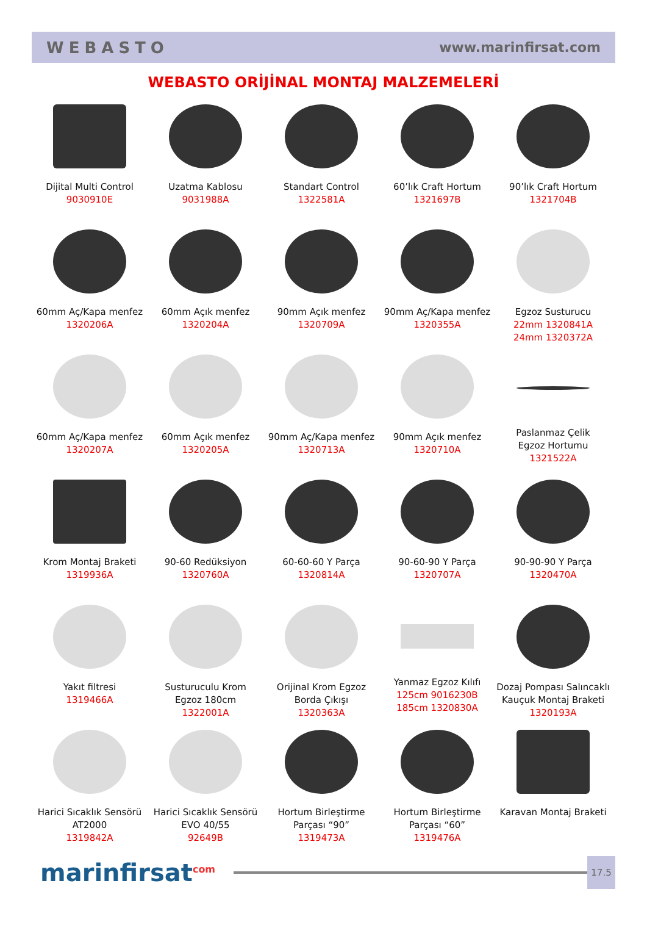WEBASTO www.marinfirsat.com
WEBASTO ORİJİNAL MONTAJ MALZEMELERİ
Dijital Multi Control
9030910E
Uzatma Kablosu
9031988A
Standart Control
1322581A
60’lık Craft Hortum
1321697B
90’lık Craft Hortum
1321704B
60mm Aç/Kapa menfez
1320206A
60mm Açık menfez
1320204A
90mm Açık menfez
1320709A
90mm Aç/Kapa menfez
1320355A
Egzoz Susturucu
22mm 1320841A
24mm 1320372A
60mm Aç/Kapa menfez
1320207A
60mm Açık menfez
1320205A
90mm Aç/Kapa menfez
1320713A
90mm Açık menfez
1320710A
Paslanmaz Çelik
Egzoz Hortumu
1321522A
Krom Montaj Braketi
1319936A
90-60 Redüksiyon
1320760A
60-60-60 Y Parça
1320814A
90-60-90 Y Parça
1320707A
90-90-90 Y Parça
1320470A
Yakıt filtresi
1319466A
Susturuculu Krom
Egzoz 180cm
1322001A
Orijinal Krom Egzoz
Borda Çıkışı
1320363A
Yanmaz Egzoz Kılıfı
125cm 9016230B
185cm 1320830A
Dozaj Pompası Salıncaklı
Kauçuk Montaj Braketi
1320193A
Harici Sıcaklık Sensörü
AT2000
1319842A
Harici Sıcaklık Sensörü
EVO 40/55
92649B
Hortum Birleştirme
Parçası “90”
1319473A
Hortum Birleştirme
Parçası “60”
1319476A
Karavan Montaj Braketi
marinfirsat<sup>com</sup>
17.5